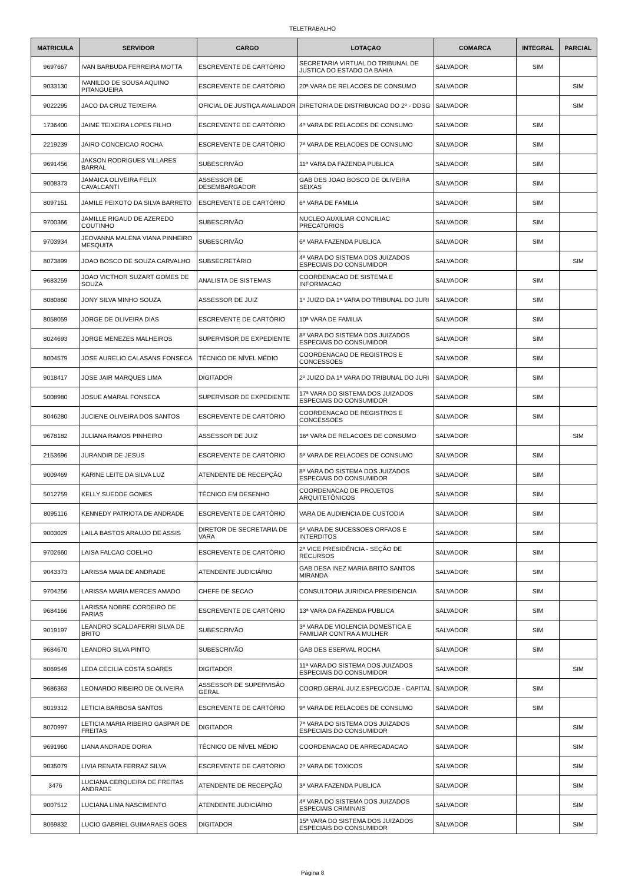TELETRABALHO
| MATRICULA | SERVIDOR | CARGO | LOTAÇAO | COMARCA | INTEGRAL | PARCIAL |
| --- | --- | --- | --- | --- | --- | --- |
| 9697667 | IVAN BARBUDA FERREIRA MOTTA | ESCREVENTE DE CARTÓRIO | SECRETARIA VIRTUAL DO TRIBUNAL DE JUSTICA DO ESTADO DA BAHIA | SALVADOR | SIM | |
| 9033130 | IVANILDO DE SOUSA AQUINO PITANGUEIRA | ESCREVENTE DE CARTÓRIO | 20ª VARA DE RELACOES DE CONSUMO | SALVADOR | | SIM |
| 9022295 | JACO DA CRUZ TEIXEIRA | OFICIAL DE JUSTIÇA AVALIADOR | DIRETORIA DE DISTRIBUICAO DO 2º - DDSG | SALVADOR | | SIM |
| 1736400 | JAIME TEIXEIRA LOPES FILHO | ESCREVENTE DE CARTÓRIO | 4ª VARA DE RELACOES DE CONSUMO | SALVADOR | SIM | |
| 2219239 | JAIRO CONCEICAO ROCHA | ESCREVENTE DE CARTÓRIO | 7ª VARA DE RELACOES DE CONSUMO | SALVADOR | SIM | |
| 9691456 | JAKSON RODRIGUES VILLARES BARRAL | SUBESCRIVÃO | 11ª VARA DA FAZENDA PUBLICA | SALVADOR | SIM | |
| 9008373 | JAMAICA OLIVEIRA FELIX CAVALCANTI | ASSESSOR DE DESEMBARGADOR | GAB DES JOAO BOSCO DE OLIVEIRA SEIXAS | SALVADOR | SIM | |
| 8097151 | JAMILE PEIXOTO DA SILVA BARRETO | ESCREVENTE DE CARTÓRIO | 6ª VARA DE FAMILIA | SALVADOR | SIM | |
| 9700366 | JAMILLE RIGAUD DE AZEREDO COUTINHO | SUBESCRIVÃO | NUCLEO AUXILIAR CONCILIAC PRECATORIOS | SALVADOR | SIM | |
| 9703934 | JEOVANNA MALENA VIANA PINHEIRO MESQUITA | SUBESCRIVÃO | 6ª VARA FAZENDA PUBLICA | SALVADOR | SIM | |
| 8073899 | JOAO BOSCO DE SOUZA CARVALHO | SUBSECRETÁRIO | 4ª VARA DO SISTEMA DOS JUIZADOS ESPECIAIS DO CONSUMIDOR | SALVADOR | | SIM |
| 9683259 | JOAO VICTHOR SUZART GOMES DE SOUZA | ANALISTA DE SISTEMAS | COORDENACAO DE SISTEMA E INFORMACAO | SALVADOR | SIM | |
| 8080860 | JONY SILVA MINHO SOUZA | ASSESSOR DE JUIZ | 1º JUIZO DA 1ª VARA DO TRIBUNAL DO JURI | SALVADOR | SIM | |
| 8058059 | JORGE DE OLIVEIRA DIAS | ESCREVENTE DE CARTÓRIO | 10ª VARA DE FAMILIA | SALVADOR | SIM | |
| 8024693 | JORGE MENEZES MALHEIROS | SUPERVISOR DE EXPEDIENTE | 8ª VARA DO SISTEMA DOS JUIZADOS ESPECIAIS DO CONSUMIDOR | SALVADOR | SIM | |
| 8004579 | JOSE AURELIO CALASANS FONSECA | TÉCNICO DE NÍVEL MÉDIO | COORDENACAO DE REGISTROS E CONCESSOES | SALVADOR | SIM | |
| 9018417 | JOSE JAIR MARQUES LIMA | DIGITADOR | 2º JUIZO DA 1ª VARA DO TRIBUNAL DO JURI | SALVADOR | SIM | |
| 5008980 | JOSUE AMARAL FONSECA | SUPERVISOR DE EXPEDIENTE | 17ª VARA DO SISTEMA DOS JUIZADOS ESPECIAIS DO CONSUMIDOR | SALVADOR | SIM | |
| 8046280 | JUCIENE OLIVEIRA DOS SANTOS | ESCREVENTE DE CARTÓRIO | COORDENACAO DE REGISTROS E CONCESSOES | SALVADOR | SIM | |
| 9678182 | JULIANA RAMOS PINHEIRO | ASSESSOR DE JUIZ | 16ª VARA DE RELACOES DE CONSUMO | SALVADOR | | SIM |
| 2153696 | JURANDIR DE JESUS | ESCREVENTE DE CARTÓRIO | 5ª VARA DE RELACOES DE CONSUMO | SALVADOR | SIM | |
| 9009469 | KARINE LEITE DA SILVA LUZ | ATENDENTE DE RECEPÇÃO | 8ª VARA DO SISTEMA DOS JUIZADOS ESPECIAIS DO CONSUMIDOR | SALVADOR | SIM | |
| 5012759 | KELLY SUEDDE GOMES | TÉCNICO EM DESENHO | COORDENACAO DE PROJETOS ARQUITETÔNICOS | SALVADOR | SIM | |
| 8095116 | KENNEDY PATRIOTA DE ANDRADE | ESCREVENTE DE CARTÓRIO | VARA DE AUDIENCIA DE CUSTODIA | SALVADOR | SIM | |
| 9003029 | LAILA BASTOS ARAUJO DE ASSIS | DIRETOR DE SECRETARIA DE VARA | 5ª VARA DE SUCESSOES ORFAOS E INTERDITOS | SALVADOR | SIM | |
| 9702660 | LAISA FALCAO COELHO | ESCREVENTE DE CARTÓRIO | 2ª VICE PRESIDÊNCIA - SEÇÃO DE RECURSOS | SALVADOR | SIM | |
| 9043373 | LARISSA MAIA DE ANDRADE | ATENDENTE JUDICIÁRIO | GAB DESA INEZ MARIA BRITO SANTOS MIRANDA | SALVADOR | SIM | |
| 9704256 | LARISSA MARIA MERCES AMADO | CHEFE DE SECAO | CONSULTORIA JURIDICA PRESIDENCIA | SALVADOR | SIM | |
| 9684166 | LARISSA NOBRE CORDEIRO DE FARIAS | ESCREVENTE DE CARTÓRIO | 13ª VARA DA FAZENDA PUBLICA | SALVADOR | SIM | |
| 9019197 | LEANDRO SCALDAFERRI SILVA DE BRITO | SUBESCRIVÃO | 3ª VARA DE VIOLENCIA DOMESTICA E FAMILIAR CONTRA A MULHER | SALVADOR | SIM | |
| 9684670 | LEANDRO SILVA PINTO | SUBESCRIVÃO | GAB DES ESERVAL ROCHA | SALVADOR | SIM | |
| 8069549 | LEDA CECILIA COSTA SOARES | DIGITADOR | 11ª VARA DO SISTEMA DOS JUIZADOS ESPECIAIS DO CONSUMIDOR | SALVADOR | | SIM |
| 9686363 | LEONARDO RIBEIRO DE OLIVEIRA | ASSESSOR DE SUPERVISÃO GERAL | COORD.GERAL JUIZ.ESPEC/COJE - CAPITAL | SALVADOR | SIM | |
| 8019312 | LETICIA BARBOSA SANTOS | ESCREVENTE DE CARTÓRIO | 9ª VARA DE RELACOES DE CONSUMO | SALVADOR | SIM | |
| 8070997 | LETICIA MARIA RIBEIRO GASPAR DE FREITAS | DIGITADOR | 7ª VARA DO SISTEMA DOS JUIZADOS ESPECIAIS DO CONSUMIDOR | SALVADOR | | SIM |
| 9691960 | LIANA ANDRADE DORIA | TÉCNICO DE NÍVEL MÉDIO | COORDENACAO DE ARRECADACAO | SALVADOR | | SIM |
| 9035079 | LIVIA RENATA FERRAZ SILVA | ESCREVENTE DE CARTÓRIO | 2ª VARA DE TOXICOS | SALVADOR | | SIM |
| 3476 | LUCIANA CERQUEIRA DE FREITAS ANDRADE | ATENDENTE DE RECEPÇÃO | 3ª VARA FAZENDA PUBLICA | SALVADOR | | SIM |
| 9007512 | LUCIANA LIMA NASCIMENTO | ATENDENTE JUDICIÁRIO | 4ª VARA DO SISTEMA DOS JUIZADOS ESPECIAIS CRIMINAIS | SALVADOR | | SIM |
| 8069832 | LUCIO GABRIEL GUIMARAES GOES | DIGITADOR | 15ª VARA DO SISTEMA DOS JUIZADOS ESPECIAIS DO CONSUMIDOR | SALVADOR | | SIM |
Página 8